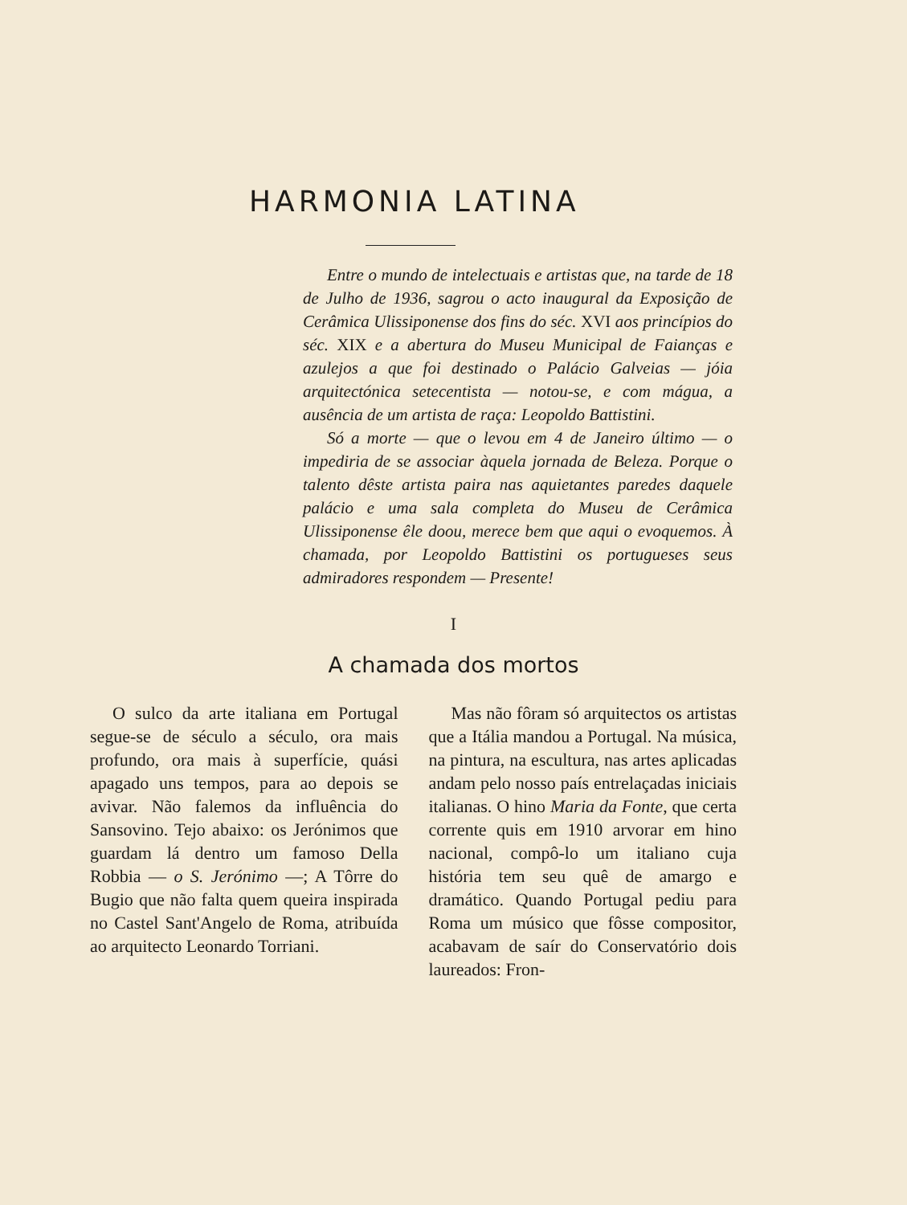HARMONIA LATINA
Entre o mundo de intelectuais e artistas que, na tarde de 18 de Julho de 1936, sagrou o acto inaugural da Exposição de Cerâmica Ulissiponense dos fins do séc. XVI aos princípios do séc. XIX e a abertura do Museu Municipal de Faianças e azulejos a que foi destinado o Palácio Galveias — jóia arquitectónica setecentista — notou-se, e com mágua, a ausência de um artista de raça: Leopoldo Battistini.
Só a morte — que o levou em 4 de Janeiro último — o impediria de se associar àquela jornada de Beleza. Porque o talento dêste artista paira nas aquietantes paredes daquele palácio e uma sala completa do Museu de Cerâmica Ulissiponense êle doou, merece bem que aqui o evoquemos. À chamada, por Leopoldo Battistini os portugueses seus admiradores respondem — Presente!
I
A chamada dos mortos
O sulco da arte italiana em Portugal segue-se de século a século, ora mais profundo, ora mais à superfície, quási apagado uns tempos, para ao depois se avivar. Não falemos da influência do Sansovino. Tejo abaixo: os Jerónimos que guardam lá dentro um famoso Della Robbia — o S. Jerónimo —; A Tôrre do Bugio que não falta quem queira inspirada no Castel Sant'Angelo de Roma, atribuída ao arquitecto Leonardo Torriani.
Mas não fôram só arquitectos os artistas que a Itália mandou a Portugal. Na música, na pintura, na escultura, nas artes aplicadas andam pelo nosso país entrelaçadas iniciais italianas. O hino Maria da Fonte, que certa corrente quis em 1910 arvorar em hino nacional, compô-lo um italiano cuja história tem seu quê de amargo e dramático. Quando Portugal pediu para Roma um músico que fôsse compositor, acabavam de saír do Conservatório dois laureados: Fron-